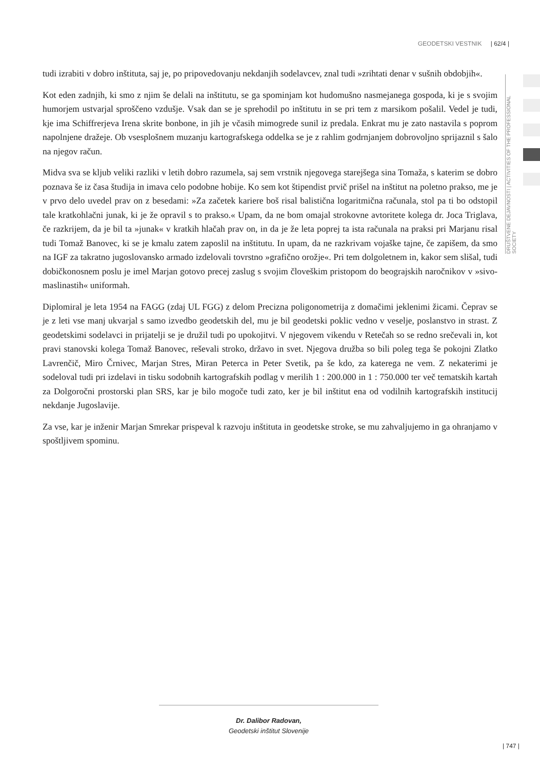GEODETSKI VESTNIK | 62/4 |
DRUŠTVENE DEJAVNOSTI | ACTIVITIES OF THE PROFESSIONAL SOCIETY
tudi izrabiti v dobro inštituta, saj je, po pripovedovanju nekdanjih sodelavcev, znal tudi »zrihtati denar v sušnih obdobjih«.
Kot eden zadnjih, ki smo z njim še delali na inštitutu, se ga spominjam kot hudomušno nasmejanega gospoda, ki je s svojim humorjem ustvarjal sproščeno vzdušje. Vsak dan se je sprehodil po inštitutu in se pri tem z marsikom pošalil. Vedel je tudi, kje ima Schiffrerjeva Irena skrite bonbone, in jih je včasih mimogrede sunil iz predala. Enkrat mu je zato nastavila s poprom napolnjene dražeje. Ob vsesplošnem muzanju kartografskega oddelka se je z rahlim godrnjanjem dobrovoljno sprijaznil s šalo na njegov račun.
Midva sva se kljub veliki razliki v letih dobro razumela, saj sem vrstnik njegovega starejšega sina Tomaža, s katerim se dobro poznava še iz časa študija in imava celo podobne hobije. Ko sem kot štipendist prvič prišel na inštitut na poletno prakso, me je v prvo delo uvedel prav on z besedami: »Za začetek kariere boš risal balistična logaritmična računala, stol pa ti bo odstopil tale kratkohlačni junak, ki je že opravil s to prakso.« Upam, da ne bom omajal strokovne avtoritete kolega dr. Joca Triglava, če razkrijem, da je bil ta »junak« v kratkih hlačah prav on, in da je že leta poprej ta ista računala na praksi pri Marjanu risal tudi Tomaž Banovec, ki se je kmalu zatem zaposlil na inštitutu. In upam, da ne razkrivam vojaške tajne, če zapišem, da smo na IGF za takratno jugoslovansko armado izdelovali tovrstno »grafično orožje«. Pri tem dolgoletnem in, kakor sem slišal, tudi dobičkonosnem poslu je imel Marjan gotovo precej zaslug s svojim človeškim pristopom do beograjskih naročnikov v »sivo-maslinastih« uniformah.
Diplomiral je leta 1954 na FAGG (zdaj UL FGG) z delom Precizna poligonometrija z domačimi jeklenimi žicami. Čeprav se je z leti vse manj ukvarjal s samo izvedbo geodetskih del, mu je bil geodetski poklic vedno v veselje, poslanstvo in strast. Z geodetskimi sodelavci in prijatelji se je družil tudi po upokojitvi. V njegovem vikendu v Retečah so se redno srečevali in, kot pravi stanovski kolega Tomaž Banovec, reševali stroko, državo in svet. Njegova družba so bili poleg tega še pokojni Zlatko Lavrenčič, Miro Črnivec, Marjan Stres, Miran Peterca in Peter Svetik, pa še kdo, za katerega ne vem. Z nekaterimi je sodeloval tudi pri izdelavi in tisku sodobnih kartografskih podlag v merilih 1 : 200.000 in 1 : 750.000 ter več tematskih kartah za Dolgoročni prostorski plan SRS, kar je bilo mogoče tudi zato, ker je bil inštitut ena od vodilnih kartografskih institucij nekdanje Jugoslavije.
Za vse, kar je inženir Marjan Smrekar prispeval k razvoju inštituta in geodetske stroke, se mu zahvaljujemo in ga ohranjamo v spoštljivem spominu.
Dr. Dalibor Radovan,
Geodetski inštitut Slovenije
| 747 |